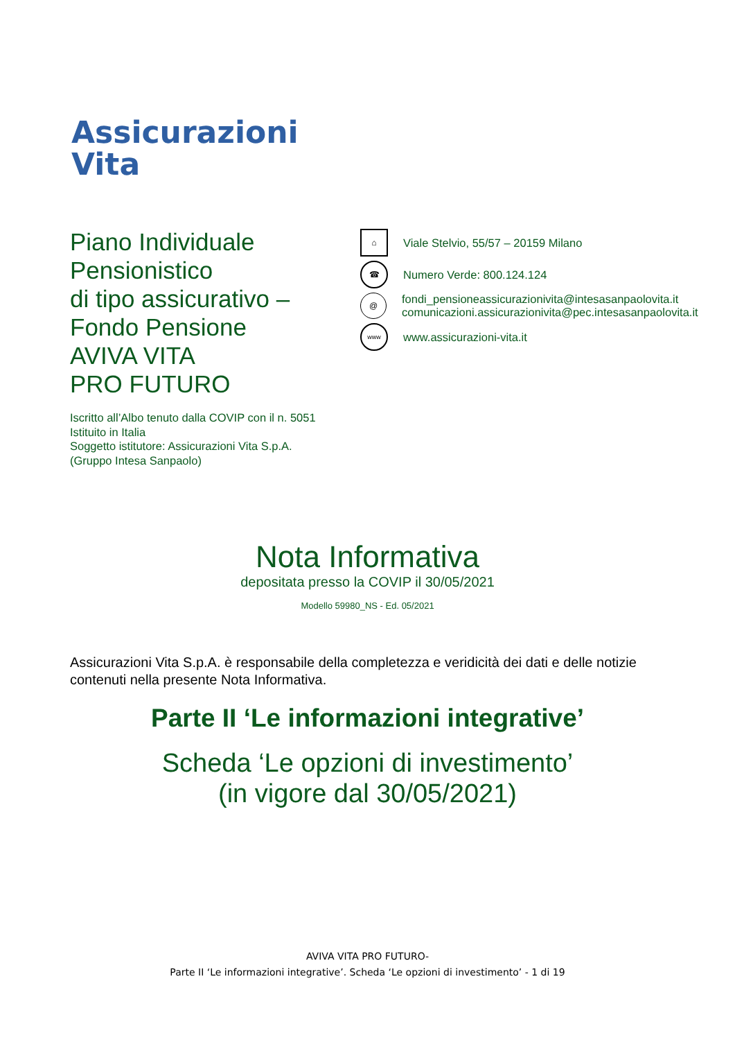Assicurazioni
Vita
Piano Individuale
Pensionistico
di tipo assicurativo –
Fondo Pensione
AVIVA VITA
PRO FUTURO
Iscritto all’Albo tenuto dalla COVIP con il n. 5051
Istituito in Italia
Soggetto istitutore: Assicurazioni Vita S.p.A.
(Gruppo Intesa Sanpaolo)
⌂
Viale Stelvio, 55/57 – 20159 Milano
☎
Numero Verde: 800.124.124
@
fondi_pensioneassicurazionivita@intesasanpaolovita.it
comunicazioni.assicurazionivita@pec.intesasanpaolovita.it
www
www.assicurazioni-vita.it
Nota Informativa
depositata presso la COVIP il 30/05/2021
Modello 59980_NS - Ed. 05/2021
Assicurazioni Vita S.p.A. è responsabile della completezza e veridicità dei dati e delle notizie contenuti nella presente Nota Informativa.
Parte II ‘Le informazioni integrative’
Scheda ‘Le opzioni di investimento’
(in vigore dal 30/05/2021)
AVIVA VITA PRO FUTURO-
Parte II ‘Le informazioni integrative’. Scheda ‘Le opzioni di investimento’ - 1 di 19